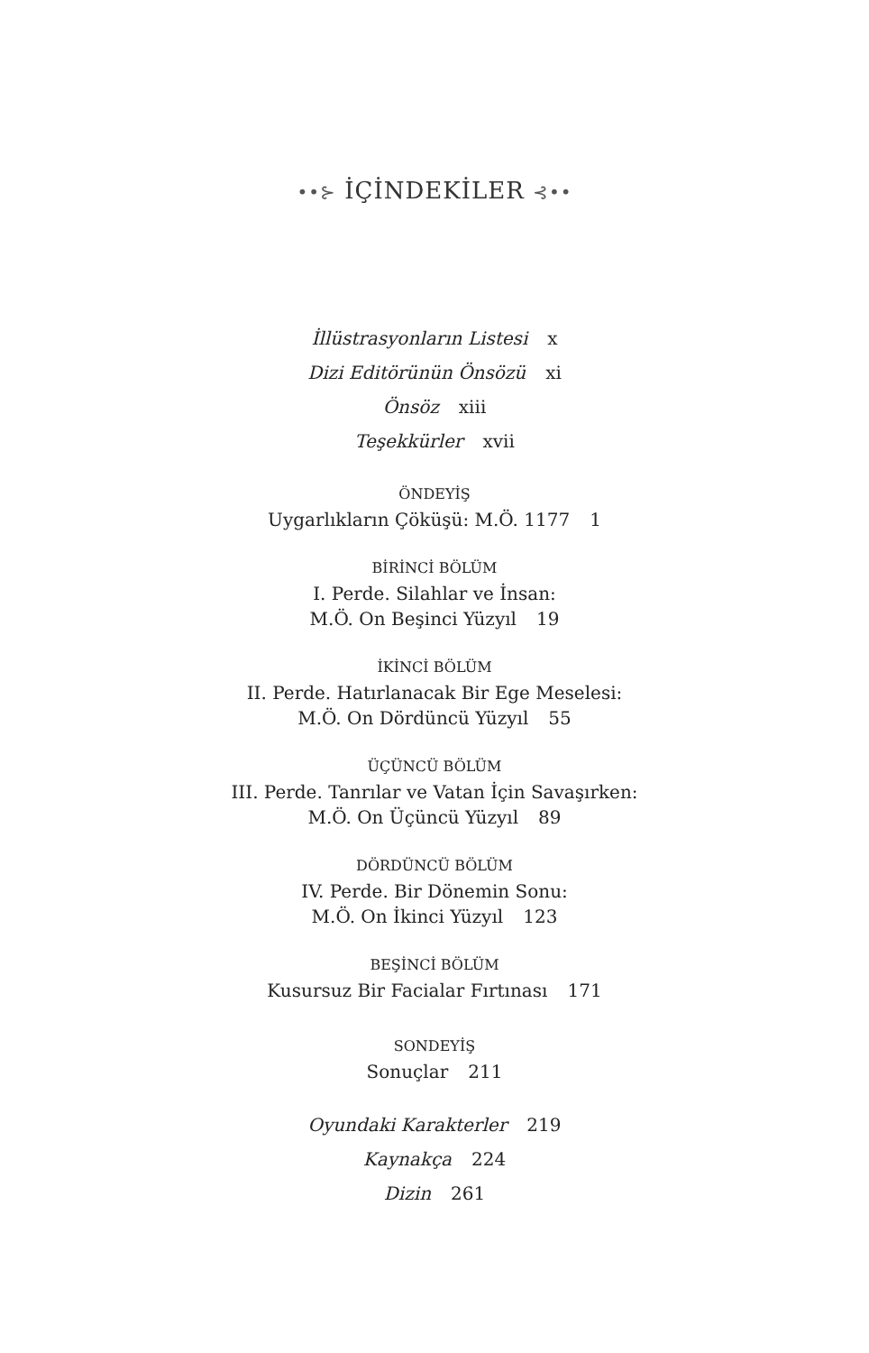••⊱ İÇİNDEKİLER ⊰••
İllüstrasyonların Listesi x
Dizi Editörünün Önsözü xi
Önsöz xiii
Teşekkürler xvii
ÖNDEYİŞ
Uygarlıkların Çöküşü: M.Ö. 1177 1
BİRİNCİ BÖLÜM
I. Perde. Silahlar ve İnsan:
M.Ö. On Beşinci Yüzyıl 19
İKİNCİ BÖLÜM
II. Perde. Hatırlanacak Bir Ege Meselesi:
M.Ö. On Dördüncü Yüzyıl 55
ÜÇÜNCÜ BÖLÜM
III. Perde. Tanrılar ve Vatan İçin Savaşırken:
M.Ö. On Üçüncü Yüzyıl 89
DÖRDÜNCÜ BÖLÜM
IV. Perde. Bir Dönemin Sonu:
M.Ö. On İkinci Yüzyıl 123
BEŞİNCİ BÖLÜM
Kusursuz Bir Facialar Fırtınası 171
SONDEYİŞ
Sonuçlar 211
Oyundaki Karakterler 219
Kaynakça 224
Dizin 261